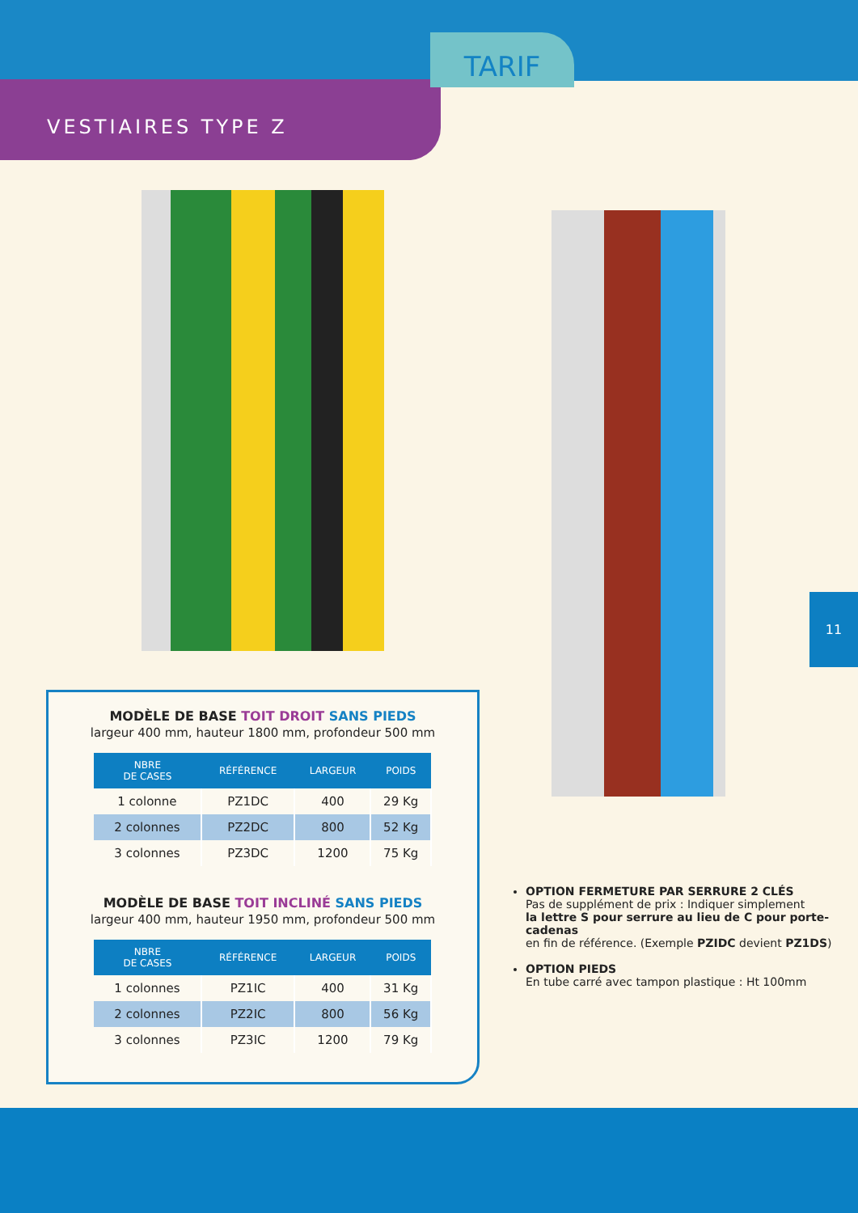TARIF
VESTIAIRES TYPE Z
11
MODÈLE DE BASE TOIT DROIT SANS PIEDS
largeur 400 mm, hauteur 1800 mm, profondeur 500 mm
| NBRE DE CASES | RÉFÉRENCE | LARGEUR | POIDS |
| --- | --- | --- | --- |
| 1 colonne | PZ1DC | 400 | 29 Kg |
| 2 colonnes | PZ2DC | 800 | 52 Kg |
| 3 colonnes | PZ3DC | 1200 | 75 Kg |
MODÈLE DE BASE TOIT INCLINÉ SANS PIEDS
largeur 400 mm, hauteur 1950 mm, profondeur 500 mm
| NBRE DE CASES | RÉFÉRENCE | LARGEUR | POIDS |
| --- | --- | --- | --- |
| 1 colonnes | PZ1IC | 400 | 31 Kg |
| 2 colonnes | PZ2IC | 800 | 56 Kg |
| 3 colonnes | PZ3IC | 1200 | 79 Kg |
OPTION FERMETURE PAR SERRURE 2 CLÉS
Pas de supplément de prix : Indiquer simplement
la lettre S pour serrure au lieu de C pour porte-cadenas
en fin de référence. (Exemple PZIDC devient PZ1DS)
OPTION PIEDS
En tube carré avec tampon plastique : Ht 100mm